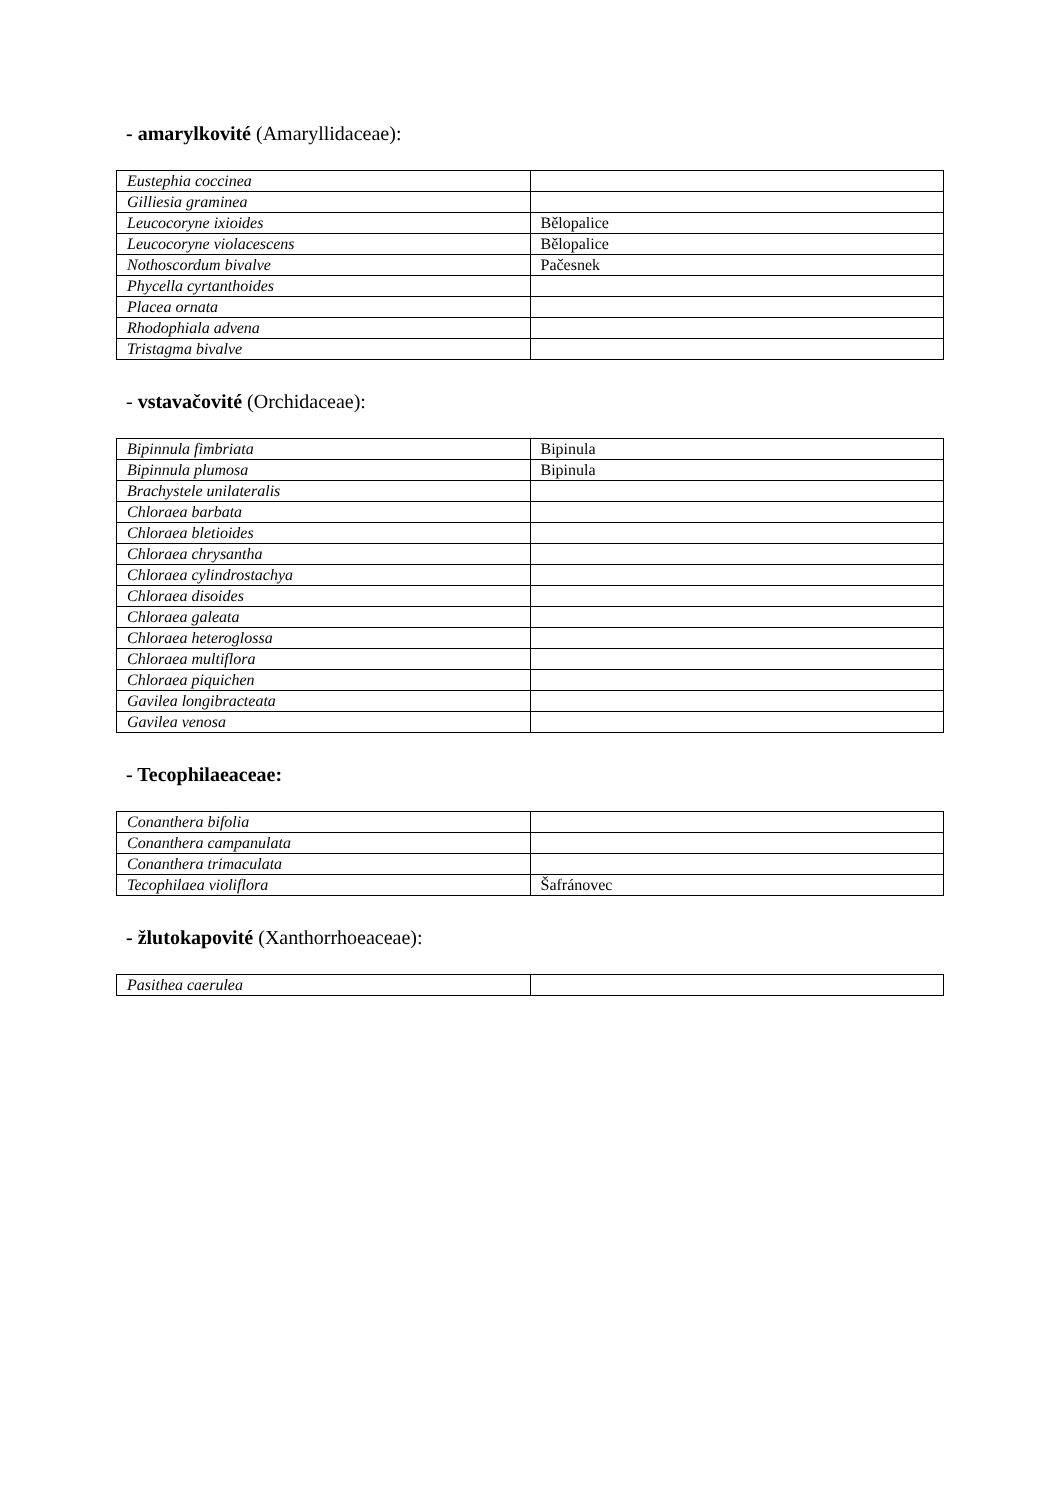- amarylkovité (Amaryllidaceae):
| Eustephia coccinea | |
| Gilliesia graminea | |
| Leucocoryne ixioides | Bělopalice |
| Leucocoryne violacescens | Bělopalice |
| Nothoscordum bivalve | Pačesnek |
| Phycella cyrtanthoides | |
| Placea ornata | |
| Rhodophiala advena | |
| Tristagma bivalve | |
- vstavačovité (Orchidaceae):
| Bipinnula fimbriata | Bipinula |
| Bipinnula plumosa | Bipinula |
| Brachystele unilateralis | |
| Chloraea barbata | |
| Chloraea bletioides | |
| Chloraea chrysantha | |
| Chloraea cylindrostachya | |
| Chloraea disoides | |
| Chloraea galeata | |
| Chloraea heteroglossa | |
| Chloraea multiflora | |
| Chloraea piquichen | |
| Gavilea longibracteata | |
| Gavilea venosa | |
- Tecophilaeaceae:
| Conanthera bifolia | |
| Conanthera campanulata | |
| Conanthera trimaculata | |
| Tecophilaea violiflora | Šafránovec |
- žlutokapovité (Xanthorrhoeaceae):
| Pasithea caerulea | |